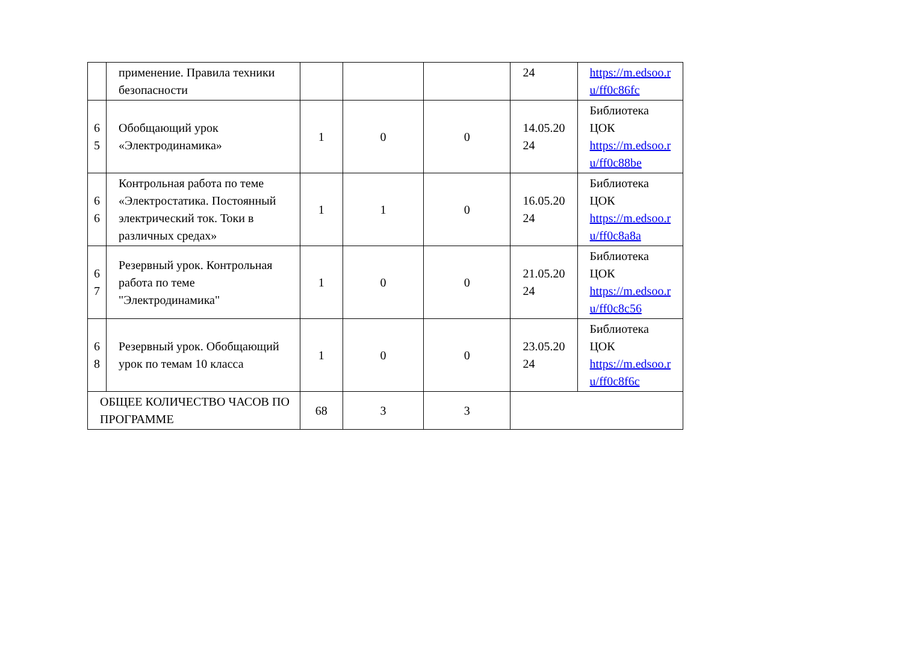| | применение. Правила техники безопасности | | | | 24 | https://m.edsoo.r u/ff0c86fc |
| 6 5 | Обобщающий урок «Электродинамика» | 1 | 0 | 0 | 14.05.20 24 | Библиотека ЦОК https://m.edsoo.r u/ff0c88be |
| 6 6 | Контрольная работа по теме «Электростатика. Постоянный электрический ток. Токи в различных средах» | 1 | 1 | 0 | 16.05.20 24 | Библиотека ЦОК https://m.edsoo.r u/ff0c8a8a |
| 6 7 | Резервный урок. Контрольная работа по теме "Электродинамика" | 1 | 0 | 0 | 21.05.20 24 | Библиотека ЦОК https://m.edsoo.r u/ff0c8c56 |
| 6 8 | Резервный урок. Обобщающий урок по темам 10 класса | 1 | 0 | 0 | 23.05.20 24 | Библиотека ЦОК https://m.edsoo.r u/ff0c8f6c |
| ОБЩЕЕ КОЛИЧЕСТВО ЧАСОВ ПО ПРОГРАММЕ | | 68 | 3 | 3 | | |